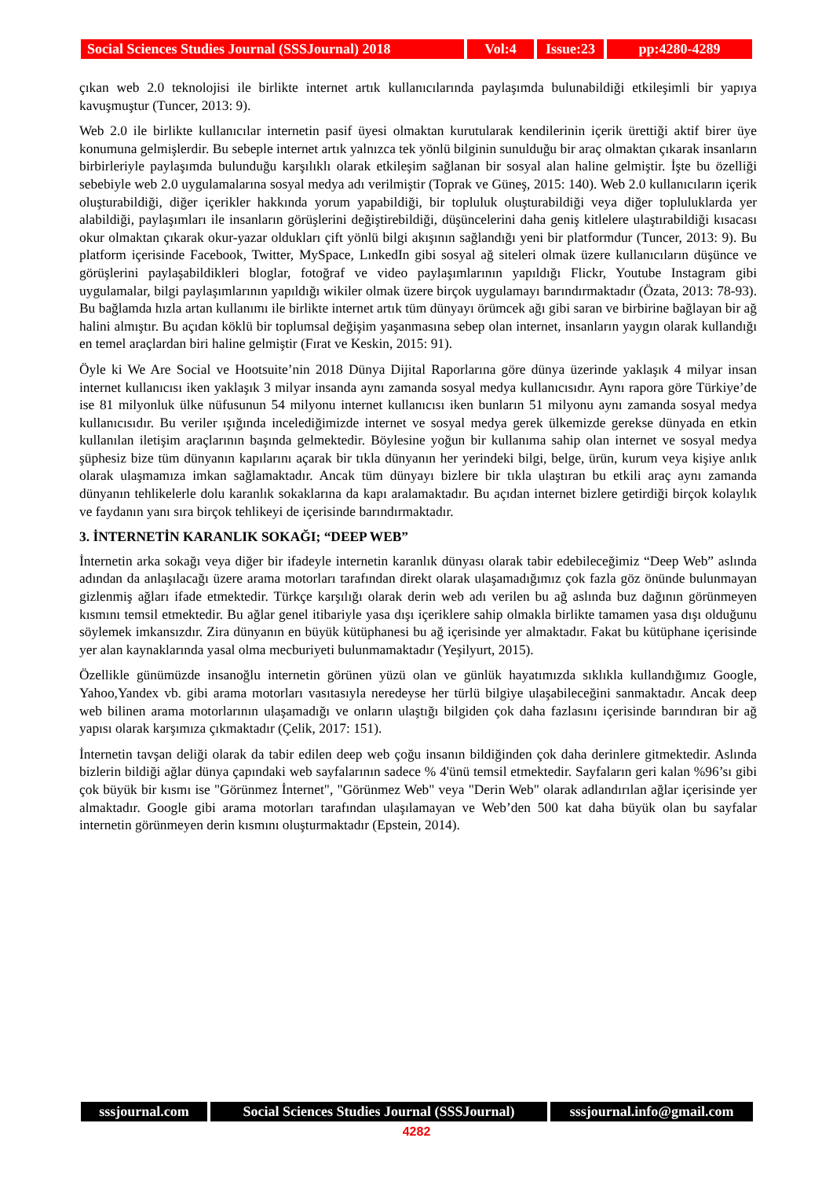Social Sciences Studies Journal (SSSJournal) 2018
Vol:4 Issue:23
pp:4280-4289
çıkan web 2.0 teknolojisi ile birlikte internet artık kullanıcılarında paylaşımda bulunabildiği etkileşimli bir yapıya kavuşmuştur (Tuncer, 2013: 9).
Web 2.0 ile birlikte kullanıcılar internetin pasif üyesi olmaktan kurutularak kendilerinin içerik ürettiği aktif birer üye konumuna gelmişlerdir. Bu sebeple internet artık yalnızca tek yönlü bilginin sunulduğu bir araç olmaktan çıkarak insanların birbirleriyle paylaşımda bulunduğu karşılıklı olarak etkileşim sağlanan bir sosyal alan haline gelmiştir. İşte bu özelliği sebebiyle web 2.0 uygulamalarına sosyal medya adı verilmiştir (Toprak ve Güneş, 2015: 140). Web 2.0 kullanıcıların içerik oluşturabildiği, diğer içerikler hakkında yorum yapabildiği, bir topluluk oluşturabildiği veya diğer topluluklarda yer alabildiği, paylaşımları ile insanların görüşlerini değiştirebildiği, düşüncelerini daha geniş kitlelere ulaştırabildiği kısacası okur olmaktan çıkarak okur-yazar oldukları çift yönlü bilgi akışının sağlandığı yeni bir platformdur (Tuncer, 2013: 9). Bu platform içerisinde Facebook, Twitter, MySpace, LınkedIn gibi sosyal ağ siteleri olmak üzere kullanıcıların düşünce ve görüşlerini paylaşabildikleri bloglar, fotoğraf ve video paylaşımlarının yapıldığı Flickr, Youtube Instagram gibi uygulamalar, bilgi paylaşımlarının yapıldığı wikiler olmak üzere birçok uygulamayı barındırmaktadır (Özata, 2013: 78-93). Bu bağlamda hızla artan kullanımı ile birlikte internet artık tüm dünyayı örümcek ağı gibi saran ve birbirine bağlayan bir ağ halini almıştır. Bu açıdan köklü bir toplumsal değişim yaşanmasına sebep olan internet, insanların yaygın olarak kullandığı en temel araçlardan biri haline gelmiştir (Fırat ve Keskin, 2015: 91).
Öyle ki We Are Social ve Hootsuite’nin 2018 Dünya Dijital Raporlarına göre dünya üzerinde yaklaşık 4 milyar insan internet kullanıcısı iken yaklaşık 3 milyar insanda aynı zamanda sosyal medya kullanıcısıdır. Aynı rapora göre Türkiye’de ise 81 milyonluk ülke nüfusunun 54 milyonu internet kullanıcısı iken bunların 51 milyonu aynı zamanda sosyal medya kullanıcısıdır. Bu veriler ışığında incelediğimizde internet ve sosyal medya gerek ülkemizde gerekse dünyada en etkin kullanılan iletişim araçlarının başında gelmektedir. Böylesine yoğun bir kullanıma sahip olan internet ve sosyal medya şüphesiz bize tüm dünyanın kapılarını açarak bir tıkla dünyanın her yerindeki bilgi, belge, ürün, kurum veya kişiye anlık olarak ulaşmamıza imkan sağlamaktadır. Ancak tüm dünyayı bizlere bir tıkla ulaştıran bu etkili araç aynı zamanda dünyanın tehlikelerle dolu karanlık sokaklarına da kapı aralamaktadır. Bu açıdan internet bizlere getirdiği birçok kolaylık ve faydanın yanı sıra birçok tehlikeyi de içerisinde barındırmaktadır.
3. İNTERNETİN KARANLIK SOKAĞI; “DEEP WEB”
İnternetin arka sokağı veya diğer bir ifadeyle internetin karanlık dünyası olarak tabir edebileceğimiz “Deep Web” aslında adından da anlaşılacağı üzere arama motorları tarafından direkt olarak ulaşamadığımız çok fazla göz önünde bulunmayan gizlenmiş ağları ifade etmektedir. Türkçe karşılığı olarak derin web adı verilen bu ağ aslında buz dağının görünmeyen kısmını temsil etmektedir. Bu ağlar genel itibariyle yasa dışı içeriklere sahip olmakla birlikte tamamen yasa dışı olduğunu söylemek imkansızdır. Zira dünyanın en büyük kütüphanesi bu ağ içerisinde yer almaktadır. Fakat bu kütüphane içerisinde yer alan kaynaklarında yasal olma mecburiyeti bulunmamaktadır (Yeşilyurt, 2015).
Özellikle günümüzde insanoğlu internetin görünen yüzü olan ve günlük hayatımızda sıklıkla kullandığımız Google, Yahoo,Yandex vb. gibi arama motorları vasıtasıyla neredeyse her türlü bilgiye ulaşabileceğini sanmaktadır. Ancak deep web bilinen arama motorlarının ulaşamadığı ve onların ulaştığı bilgiden çok daha fazlasını içerisinde barındıran bir ağ yapısı olarak karşımıza çıkmaktadır (Çelik, 2017: 151).
İnternetin tavşan deliği olarak da tabir edilen deep web çoğu insanın bildiğinden çok daha derinlere gitmektedir. Aslında bizlerin bildiği ağlar dünya çapındaki web sayfalarının sadece % 4'ünü temsil etmektedir. Sayfaların geri kalan %96’sı gibi çok büyük bir kısmı ise "Görünmez İnternet", "Görünmez Web" veya "Derin Web" olarak adlandırılan ağlar içerisinde yer almaktadır. Google gibi arama motorları tarafından ulaşılamayan ve Web’den 500 kat daha büyük olan bu sayfalar internetin görünmeyen derin kısmını oluşturmaktadır (Epstein, 2014).
sssjournal.com Social Sciences Studies Journal (SSSJournal)
sssjournal.info@gmail.com
4282